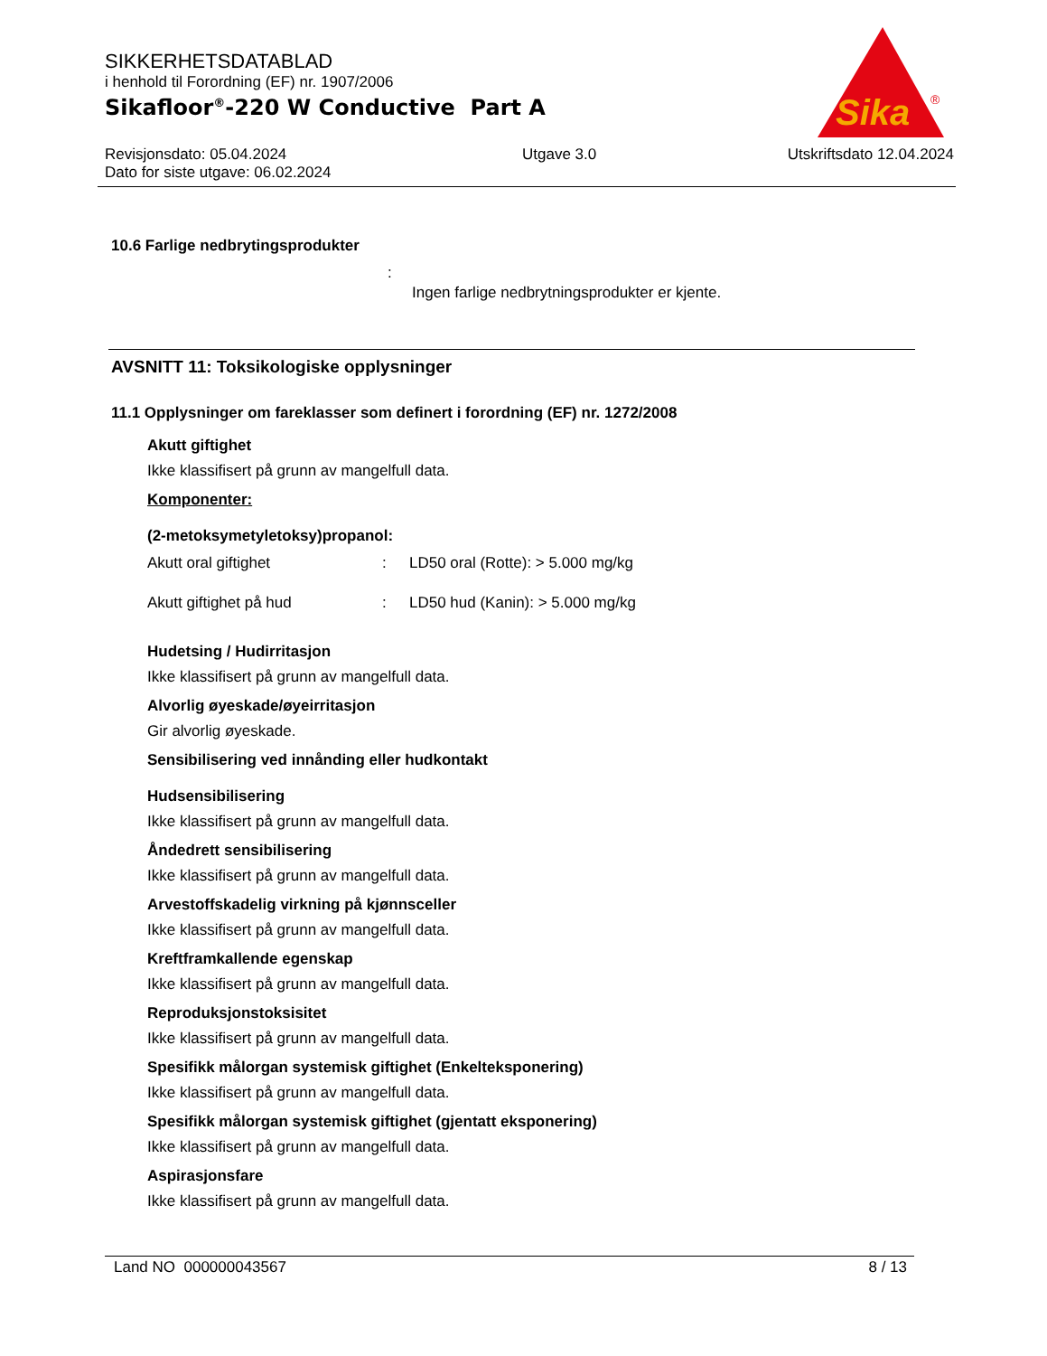SIKKERHETSDATABLAD
i henhold til Forordning (EF) nr. 1907/2006
Sikafloor<sup>®</sup>-220 W Conductive Part A
Revisjonsdato: 05.04.2024
Dato for siste utgave: 06.02.2024 Utgave 3.0 Utskriftsdato 12.04.2024
Sika
®
10.6 Farlige nedbrytingsprodukter
:
Ingen farlige nedbrytningsprodukter er kjente.
AVSNITT 11: Toksikologiske opplysninger
11.1 Opplysninger om fareklasser som definert i forordning (EF) nr. 1272/2008
Akutt giftighet
Ikke klassifisert på grunn av mangelfull data.
Komponenter:
(2-metoksymetyletoksy)propanol:
Akutt oral giftighet: LD50 oral (Rotte): > 5.000 mg/kg
Akutt giftighet på hud: LD50 hud (Kanin): > 5.000 mg/kg
Hudetsing / Hudirritasjon
Ikke klassifisert på grunn av mangelfull data.
Alvorlig øyeskade/øyeirritasjon
Gir alvorlig øyeskade.
Sensibilisering ved innånding eller hudkontakt
Hudsensibilisering
Ikke klassifisert på grunn av mangelfull data.
Åndedrett sensibilisering
Ikke klassifisert på grunn av mangelfull data.
Arvestoffskadelig virkning på kjønnsceller
Ikke klassifisert på grunn av mangelfull data.
Kreftframkallende egenskap
Ikke klassifisert på grunn av mangelfull data.
Reproduksjonstoksisitet
Ikke klassifisert på grunn av mangelfull data.
Spesifikk målorgan systemisk giftighet (Enkelteksponering)
Ikke klassifisert på grunn av mangelfull data.
Spesifikk målorgan systemisk giftighet (gjentatt eksponering)
Ikke klassifisert på grunn av mangelfull data.
Aspirasjonsfare
Ikke klassifisert på grunn av mangelfull data.
Land NO 000000043567 8 / 13